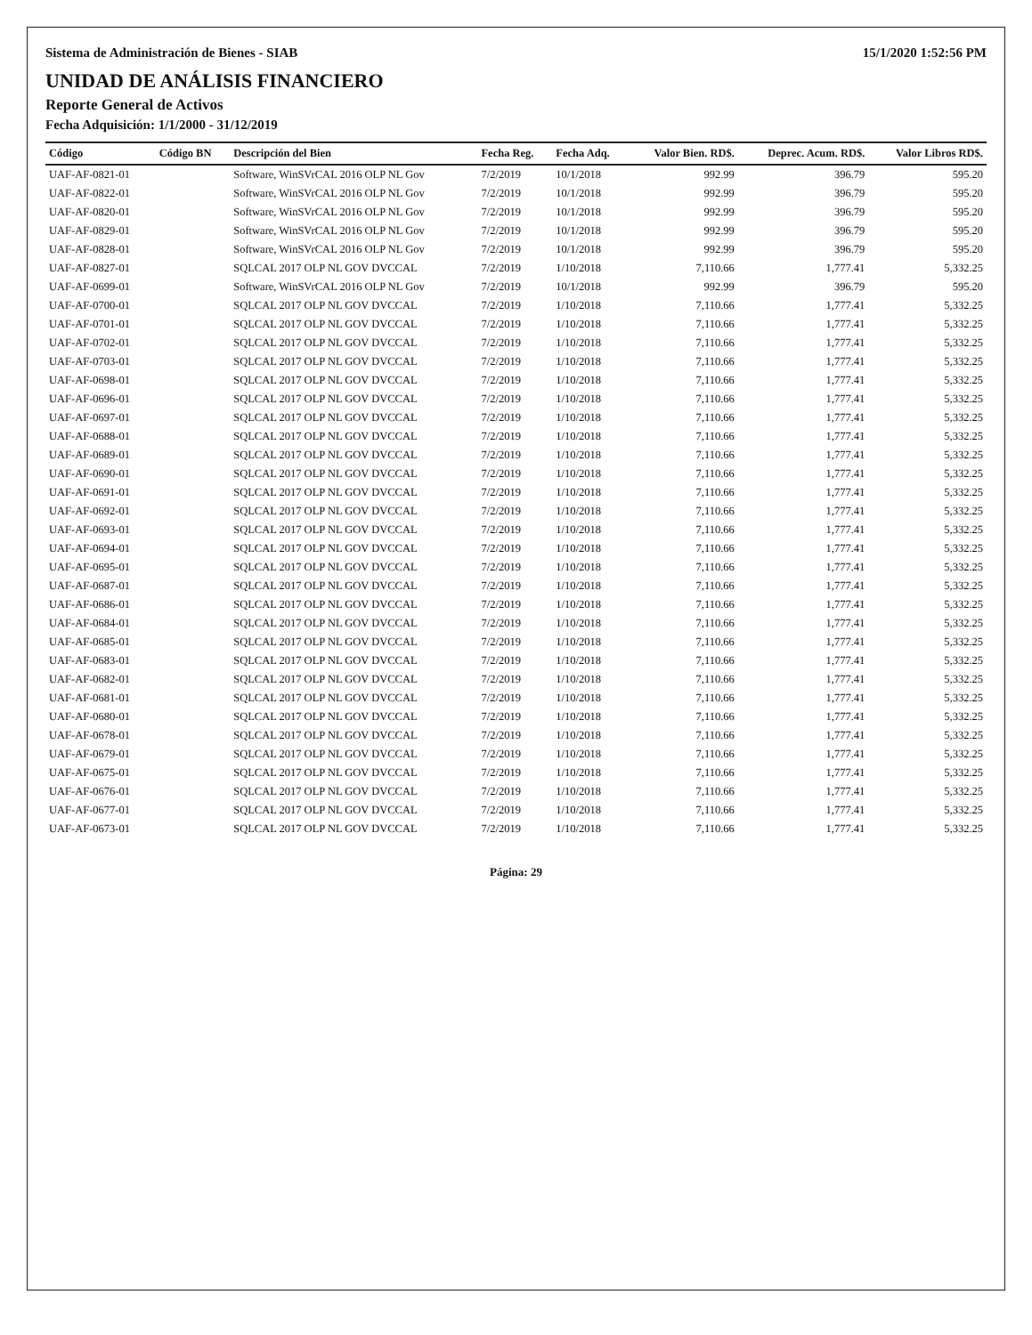Sistema de Administración de Bienes - SIAB 15/1/2020 1:52:56 PM
UNIDAD DE ANÁLISIS FINANCIERO
Reporte General de Activos
Fecha Adquisición: 1/1/2000 - 31/12/2019
| Código | Código BN | Descripción del Bien | Fecha Reg. | Fecha Adq. | Valor Bien. RD$. | Deprec. Acum. RD$. | Valor Libros RD$. |
| --- | --- | --- | --- | --- | --- | --- | --- |
| UAF-AF-0821-01 | | Software, WinSVrCAL 2016 OLP NL Gov | 7/2/2019 | 10/1/2018 | 992.99 | 396.79 | 595.20 |
| UAF-AF-0822-01 | | Software, WinSVrCAL 2016 OLP NL Gov | 7/2/2019 | 10/1/2018 | 992.99 | 396.79 | 595.20 |
| UAF-AF-0820-01 | | Software, WinSVrCAL 2016 OLP NL Gov | 7/2/2019 | 10/1/2018 | 992.99 | 396.79 | 595.20 |
| UAF-AF-0829-01 | | Software, WinSVrCAL 2016 OLP NL Gov | 7/2/2019 | 10/1/2018 | 992.99 | 396.79 | 595.20 |
| UAF-AF-0828-01 | | Software, WinSVrCAL 2016 OLP NL Gov | 7/2/2019 | 10/1/2018 | 992.99 | 396.79 | 595.20 |
| UAF-AF-0827-01 | | SQLCAL 2017 OLP NL GOV DVCCAL | 7/2/2019 | 1/10/2018 | 7,110.66 | 1,777.41 | 5,332.25 |
| UAF-AF-0699-01 | | Software, WinSVrCAL 2016 OLP NL Gov | 7/2/2019 | 10/1/2018 | 992.99 | 396.79 | 595.20 |
| UAF-AF-0700-01 | | SQLCAL 2017 OLP NL GOV DVCCAL | 7/2/2019 | 1/10/2018 | 7,110.66 | 1,777.41 | 5,332.25 |
| UAF-AF-0701-01 | | SQLCAL 2017 OLP NL GOV DVCCAL | 7/2/2019 | 1/10/2018 | 7,110.66 | 1,777.41 | 5,332.25 |
| UAF-AF-0702-01 | | SQLCAL 2017 OLP NL GOV DVCCAL | 7/2/2019 | 1/10/2018 | 7,110.66 | 1,777.41 | 5,332.25 |
| UAF-AF-0703-01 | | SQLCAL 2017 OLP NL GOV DVCCAL | 7/2/2019 | 1/10/2018 | 7,110.66 | 1,777.41 | 5,332.25 |
| UAF-AF-0698-01 | | SQLCAL 2017 OLP NL GOV DVCCAL | 7/2/2019 | 1/10/2018 | 7,110.66 | 1,777.41 | 5,332.25 |
| UAF-AF-0696-01 | | SQLCAL 2017 OLP NL GOV DVCCAL | 7/2/2019 | 1/10/2018 | 7,110.66 | 1,777.41 | 5,332.25 |
| UAF-AF-0697-01 | | SQLCAL 2017 OLP NL GOV DVCCAL | 7/2/2019 | 1/10/2018 | 7,110.66 | 1,777.41 | 5,332.25 |
| UAF-AF-0688-01 | | SQLCAL 2017 OLP NL GOV DVCCAL | 7/2/2019 | 1/10/2018 | 7,110.66 | 1,777.41 | 5,332.25 |
| UAF-AF-0689-01 | | SQLCAL 2017 OLP NL GOV DVCCAL | 7/2/2019 | 1/10/2018 | 7,110.66 | 1,777.41 | 5,332.25 |
| UAF-AF-0690-01 | | SQLCAL 2017 OLP NL GOV DVCCAL | 7/2/2019 | 1/10/2018 | 7,110.66 | 1,777.41 | 5,332.25 |
| UAF-AF-0691-01 | | SQLCAL 2017 OLP NL GOV DVCCAL | 7/2/2019 | 1/10/2018 | 7,110.66 | 1,777.41 | 5,332.25 |
| UAF-AF-0692-01 | | SQLCAL 2017 OLP NL GOV DVCCAL | 7/2/2019 | 1/10/2018 | 7,110.66 | 1,777.41 | 5,332.25 |
| UAF-AF-0693-01 | | SQLCAL 2017 OLP NL GOV DVCCAL | 7/2/2019 | 1/10/2018 | 7,110.66 | 1,777.41 | 5,332.25 |
| UAF-AF-0694-01 | | SQLCAL 2017 OLP NL GOV DVCCAL | 7/2/2019 | 1/10/2018 | 7,110.66 | 1,777.41 | 5,332.25 |
| UAF-AF-0695-01 | | SQLCAL 2017 OLP NL GOV DVCCAL | 7/2/2019 | 1/10/2018 | 7,110.66 | 1,777.41 | 5,332.25 |
| UAF-AF-0687-01 | | SQLCAL 2017 OLP NL GOV DVCCAL | 7/2/2019 | 1/10/2018 | 7,110.66 | 1,777.41 | 5,332.25 |
| UAF-AF-0686-01 | | SQLCAL 2017 OLP NL GOV DVCCAL | 7/2/2019 | 1/10/2018 | 7,110.66 | 1,777.41 | 5,332.25 |
| UAF-AF-0684-01 | | SQLCAL 2017 OLP NL GOV DVCCAL | 7/2/2019 | 1/10/2018 | 7,110.66 | 1,777.41 | 5,332.25 |
| UAF-AF-0685-01 | | SQLCAL 2017 OLP NL GOV DVCCAL | 7/2/2019 | 1/10/2018 | 7,110.66 | 1,777.41 | 5,332.25 |
| UAF-AF-0683-01 | | SQLCAL 2017 OLP NL GOV DVCCAL | 7/2/2019 | 1/10/2018 | 7,110.66 | 1,777.41 | 5,332.25 |
| UAF-AF-0682-01 | | SQLCAL 2017 OLP NL GOV DVCCAL | 7/2/2019 | 1/10/2018 | 7,110.66 | 1,777.41 | 5,332.25 |
| UAF-AF-0681-01 | | SQLCAL 2017 OLP NL GOV DVCCAL | 7/2/2019 | 1/10/2018 | 7,110.66 | 1,777.41 | 5,332.25 |
| UAF-AF-0680-01 | | SQLCAL 2017 OLP NL GOV DVCCAL | 7/2/2019 | 1/10/2018 | 7,110.66 | 1,777.41 | 5,332.25 |
| UAF-AF-0678-01 | | SQLCAL 2017 OLP NL GOV DVCCAL | 7/2/2019 | 1/10/2018 | 7,110.66 | 1,777.41 | 5,332.25 |
| UAF-AF-0679-01 | | SQLCAL 2017 OLP NL GOV DVCCAL | 7/2/2019 | 1/10/2018 | 7,110.66 | 1,777.41 | 5,332.25 |
| UAF-AF-0675-01 | | SQLCAL 2017 OLP NL GOV DVCCAL | 7/2/2019 | 1/10/2018 | 7,110.66 | 1,777.41 | 5,332.25 |
| UAF-AF-0676-01 | | SQLCAL 2017 OLP NL GOV DVCCAL | 7/2/2019 | 1/10/2018 | 7,110.66 | 1,777.41 | 5,332.25 |
| UAF-AF-0677-01 | | SQLCAL 2017 OLP NL GOV DVCCAL | 7/2/2019 | 1/10/2018 | 7,110.66 | 1,777.41 | 5,332.25 |
| UAF-AF-0673-01 | | SQLCAL 2017 OLP NL GOV DVCCAL | 7/2/2019 | 1/10/2018 | 7,110.66 | 1,777.41 | 5,332.25 |
Página: 29